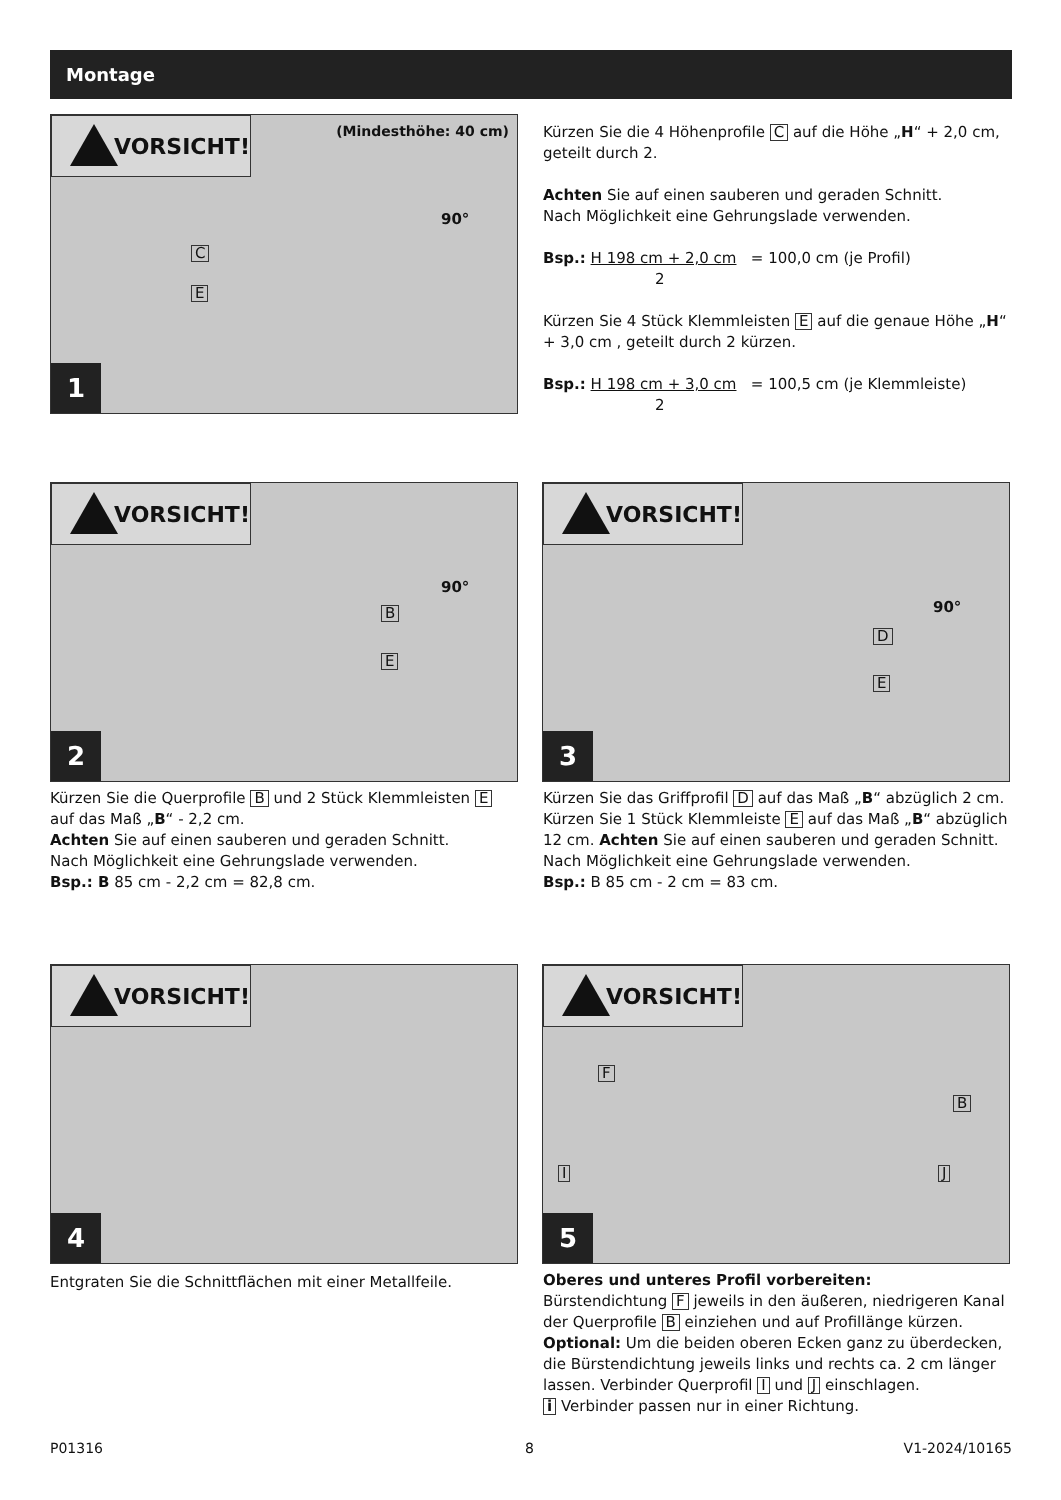Montage
VORSICHT!
(Mindesthöhe: 40 cm)
90°
C
E
1
Kürzen Sie die 4 Höhenprofile C auf die Höhe „H“ + 2,0 cm, geteilt durch 2.
Achten Sie auf einen sauberen und geraden Schnitt.
Nach Möglichkeit eine Gehrungslade verwenden.
Bsp.: H 198 cm + 2,0 cm = 100,0 cm (je Profil)
2
Kürzen Sie 4 Stück Klemmleisten E auf die genaue Höhe „H“ + 3,0 cm , geteilt durch 2 kürzen.
Bsp.: H 198 cm + 3,0 cm = 100,5 cm (je Klemmleiste)
2
VORSICHT!
90°
B
E
2
Kürzen Sie die Querprofile B und 2 Stück Klemmleisten E auf das Maß „B“ - 2,2 cm.
Achten Sie auf einen sauberen und geraden Schnitt.
Nach Möglichkeit eine Gehrungslade verwenden.
Bsp.: B 85 cm - 2,2 cm = 82,8 cm.
VORSICHT!
90°
D
E
3
Kürzen Sie das Griffprofil D auf das Maß „B“ abzüglich 2 cm. Kürzen Sie 1 Stück Klemmleiste E auf das Maß „B“ abzüglich 12 cm. Achten Sie auf einen sauberen und geraden Schnitt. Nach Möglichkeit eine Gehrungslade verwenden.
Bsp.: B 85 cm - 2 cm = 83 cm.
VORSICHT!
4
Entgraten Sie die Schnittflächen mit einer Metallfeile.
VORSICHT!
F
B
I J
5
Oberes und unteres Profil vorbereiten:
Bürstendichtung F jeweils in den äußeren, niedrigeren Kanal der Querprofile B einziehen und auf Profillänge kürzen.
Optional: Um die beiden oberen Ecken ganz zu überdecken, die Bürstendichtung jeweils links und rechts ca. 2 cm länger lassen. Verbinder Querprofil I und J einschlagen.
i Verbinder passen nur in einer Richtung.
P01316 8 V1-2024/10165